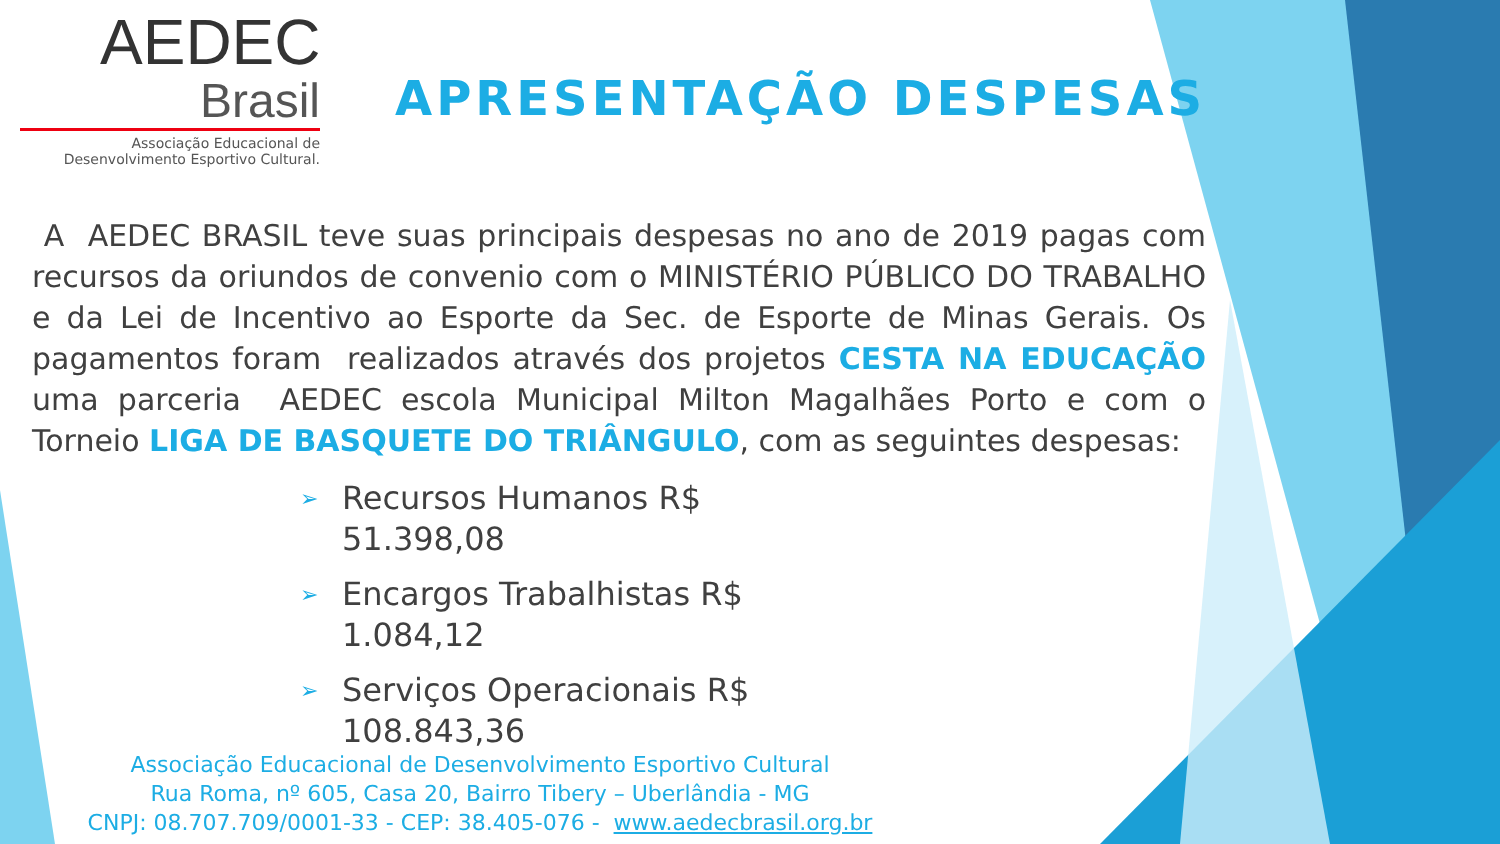AEDEC
Brasil
Associação Educacional de
Desenvolvimento Esportivo Cultural.
APRESENTAÇÃO DESPESAS
A AEDEC BRASIL teve suas principais despesas no ano de 2019 pagas com recursos da oriundos de convenio com o MINISTÉRIO PÚBLICO DO TRABALHO e da Lei de Incentivo ao Esporte da Sec. de Esporte de Minas Gerais. Os pagamentos foram realizados através dos projetos CESTA NA EDUCAÇÃO uma parceria AEDEC escola Municipal Milton Magalhães Porto e com o Torneio LIGA DE BASQUETE DO TRIÂNGULO, com as seguintes despesas:
➢ Recursos Humanos R$ 51.398,08
➢ Encargos Trabalhistas R$ 1.084,12
➢ Serviços Operacionais R$ 108.843,36
Associação Educacional de Desenvolvimento Esportivo Cultural
Rua Roma, nº 605, Casa 20, Bairro Tibery – Uberlândia - MG
CNPJ: 08.707.709/0001-33 - CEP: 38.405-076 - www.aedecbrasil.org.br